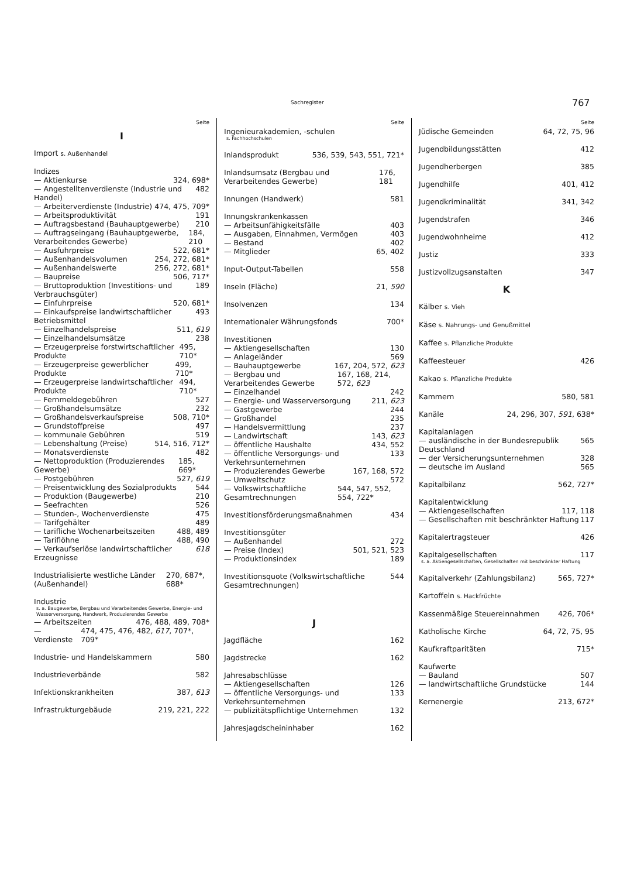Sachregister 767
Seite
I
Import s. Außenhandel
Indizes
— Aktienkurse 324, 698*
— Angestelltenverdienste (Industrie und Handel) 482
— Arbeiterverdienste (Industrie) 474, 475, 709*
— Arbeitsproduktivität 191
— Auftragsbestand (Bauhauptgewerbe) 210
— Auftragseingang (Bauhauptgewerbe, Verarbeitendes Gewerbe) 184, 210
— Ausfuhrpreise 522, 681*
— Außenhandelsvolumen 254, 272, 681*
— Außenhandelswerte 256, 272, 681*
— Baupreise 506, 717*
— Bruttoproduktion (Investitions- und Verbrauchsgüter) 189
— Einfuhrpreise 520, 681*
— Einkaufspreise landwirtschaftlicher Betriebsmittel 493
— Einzelhandelspreise 511, 619
— Einzelhandelsumsätze 238
— Erzeugerpreise forstwirtschaftlicher Produkte 495, 710*
— Erzeugerpreise gewerblicher Produkte 499, 710*
— Erzeugerpreise landwirtschaftlicher Produkte 494, 710*
— Fernmeldegebühren 527
— Großhandelsumsätze 232
— Großhandelsverkaufspreise 508, 710*
— Grundstoffpreise 497
— kommunale Gebühren 519
— Lebenshaltung (Preise) 514, 516, 712*
— Monatsverdienste 482
— Nettoproduktion (Produzierendes Gewerbe) 185, 669*
— Postgebühren 527, 619
— Preisentwicklung des Sozialprodukts 544
— Produktion (Baugewerbe) 210
— Seefrachten 526
— Stunden-, Wochenverdienste 475
— Tarifgehälter 489
— tarifliche Wochenarbeitszeiten 488, 489
— Tariflöhne 488, 490
— Verkaufserlöse landwirtschaftlicher Erzeugnisse 618
Industrialisierte westliche Länder (Außenhandel) 270, 687*, 688*
Industrie
s. a. Baugewerbe, Bergbau und Verarbeitendes Gewerbe, Energie- und Wasserversorgung, Handwerk, Produzierendes Gewerbe
— Arbeitszeiten 476, 488, 489, 708*
— Verdienste 474, 475, 476, 482, 617, 707*, 709*
Industrie- und Handelskammern 580
Industrieverbände 582
Infektionskrankheiten 387, 613
Infrastrukturgebäude 219, 221, 222
Seite
Ingenieurakademien, -schulen
s. Fachhochschulen
Inlandsprodukt 536, 539, 543, 551, 721*
Inlandsumsatz (Bergbau und Verarbeitendes Gewerbe) 176, 181
Innungen (Handwerk) 581
Innungskrankenkassen
— Arbeitsunfähigkeitsfälle 403
— Ausgaben, Einnahmen, Vermögen 403
— Bestand 402
— Mitglieder 65, 402
Input-Output-Tabellen 558
Inseln (Fläche) 21, 590
Insolvenzen 134
Internationaler Währungsfonds 700*
Investitionen
— Aktiengesellschaften 130
— Anlageländer 569
— Bauhauptgewerbe 167, 204, 572, 623
— Bergbau und Verarbeitendes Gewerbe 167, 168, 214, 572, 623
— Einzelhandel 242
— Energie- und Wasserversorgung 211, 623
— Gastgewerbe 244
— Großhandel 235
— Handelsvermittlung 237
— Landwirtschaft 143, 623
— öffentliche Haushalte 434, 552
— öffentliche Versorgungs- und Verkehrsunternehmen 133
— Produzierendes Gewerbe 167, 168, 572
— Umweltschutz 572
— Volkswirtschaftliche Gesamtrechnungen 544, 547, 552, 554, 722*
Investitionsförderungsmaßnahmen 434
Investitionsgüter
— Außenhandel 272
— Preise (Index) 501, 521, 523
— Produktionsindex 189
Investitionsquote (Volkswirtschaftliche Gesamtrechnungen) 544
J
Jagdfläche 162
Jagdstrecke 162
Jahresabschlüsse
— Aktiengesellschaften 126
— öffentliche Versorgungs- und Verkehrsunternehmen 133
— publizitätspflichtige Unternehmen 132
Jahresjagdscheininhaber 162
Seite
Jüdische Gemeinden 64, 72, 75, 96
Jugendbildungsstätten 412
Jugendherbergen 385
Jugendhilfe 401, 412
Jugendkriminalität 341, 342
Jugendstrafen 346
Jugendwohnheime 412
Justiz 333
Justizvollzugsanstalten 347
K
Kälber s. Vieh
Käse s. Nahrungs- und Genußmittel
Kaffee s. Pflanzliche Produkte
Kaffeesteuer 426
Kakao s. Pflanzliche Produkte
Kammern 580, 581
Kanäle 24, 296, 307, 591, 638*
Kapitalanlagen
— ausländische in der Bundesrepublik Deutschland 565
— der Versicherungsunternehmen 328
— deutsche im Ausland 565
Kapitalbilanz 562, 727*
Kapitalentwicklung
— Aktiengesellschaften 117, 118
— Gesellschaften mit beschränkter Haftung 117
Kapitalertragsteuer 426
Kapitalgesellschaften 117
s. a. Aktiengesellschaften, Gesellschaften mit beschränkter Haftung
Kapitalverkehr (Zahlungsbilanz) 565, 727*
Kartoffeln s. Hackfrüchte
Kassenmäßige Steuereinnahmen 426, 706*
Katholische Kirche 64, 72, 75, 95
Kaufkraftparitäten 715*
Kaufwerte
— Bauland 507
— landwirtschaftliche Grundstücke 144
Kernenergie 213, 672*